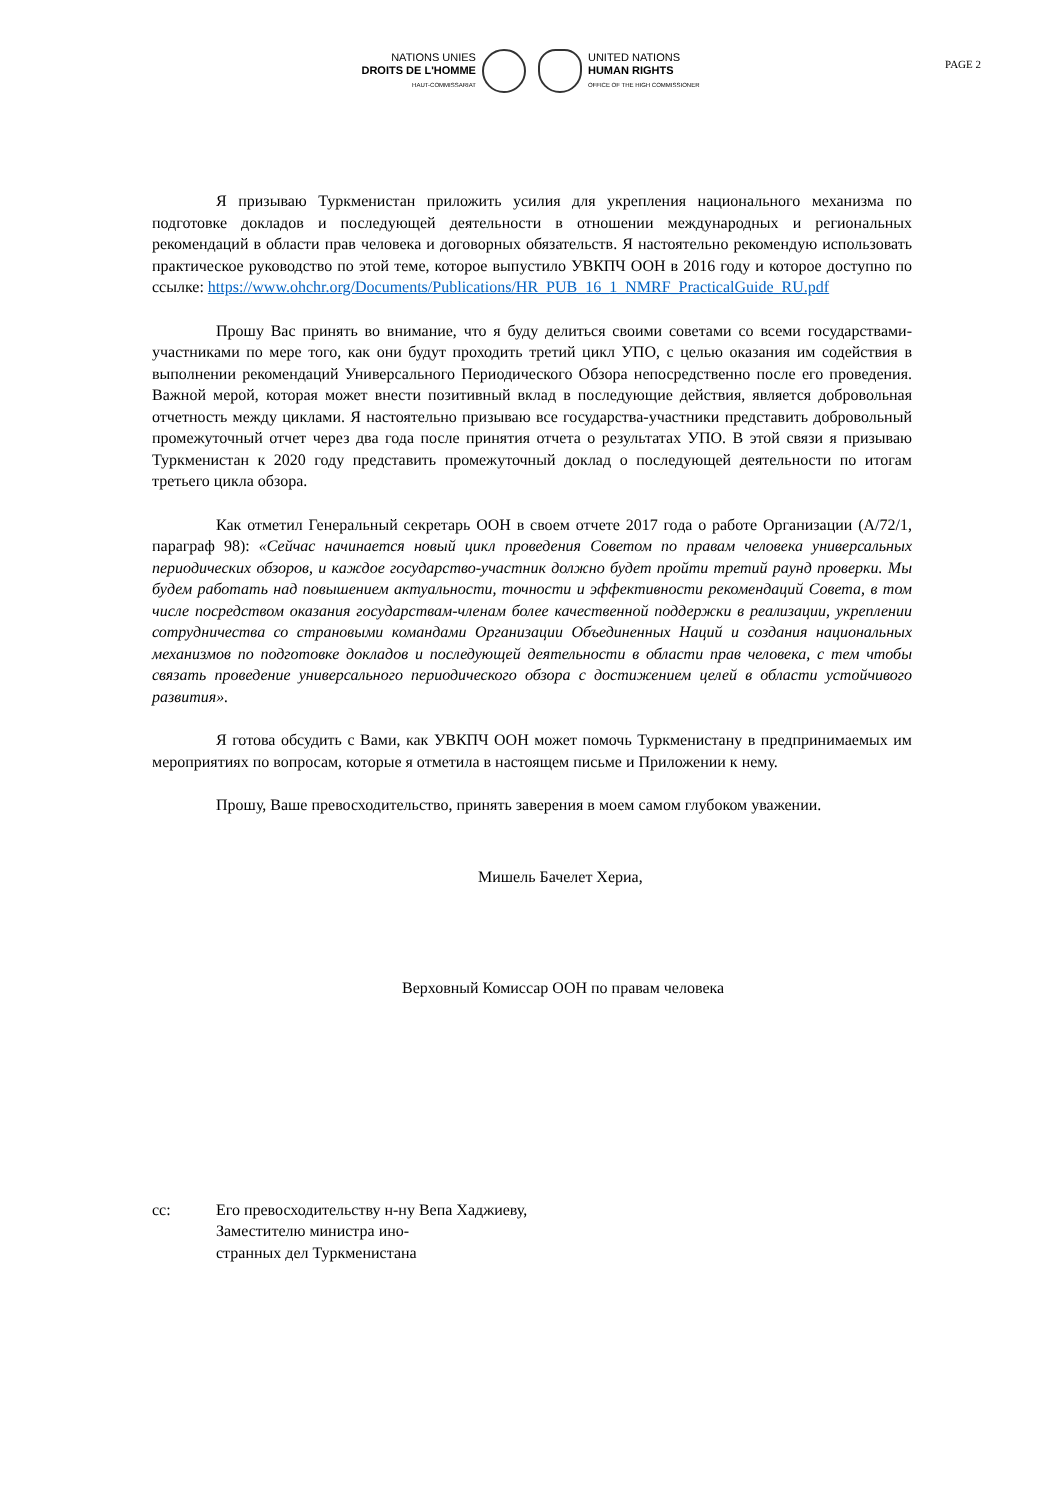NATIONS UNIES
DROITS DE L'HOMME
HAUT-COMMISSARIAT
UNITED NATIONS
HUMAN RIGHTS
OFFICE OF THE HIGH COMMISSIONER
PAGE 2
Я призываю Туркменистан приложить усилия для укрепления национального механизма по подготовке докладов и последующей деятельности в отношении международных и региональных рекомендаций в области прав человека и договорных обязательств. Я настоятельно рекомендую использовать практическое руководство по этой теме, которое выпустило УВКПЧ ООН в 2016 году и которое доступно по ссылке: https://www.ohchr.org/Documents/Publications/HR_PUB_16_1_NMRF_PracticalGuide_RU.pdf
Прошу Вас принять во внимание, что я буду делиться своими советами со всеми государствами-участниками по мере того, как они будут проходить третий цикл УПО, с целью оказания им содействия в выполнении рекомендаций Универсального Периодического Обзора непосредственно после его проведения. Важной мерой, которая может внести позитивный вклад в последующие действия, является добровольная отчетность между циклами. Я настоятельно призываю все государства-участники представить добровольный промежуточный отчет через два года после принятия отчета о результатах УПО. В этой связи я призываю Туркменистан к 2020 году представить промежуточный доклад о последующей деятельности по итогам третьего цикла обзора.
Как отметил Генеральный секретарь ООН в своем отчете 2017 года о работе Организации (A/72/1, параграф 98): «Сейчас начинается новый цикл проведения Советом по правам человека универсальных периодических обзоров, и каждое государство-участник должно будет пройти третий раунд проверки. Мы будем работать над повышением актуальности, точности и эффективности рекомендаций Совета, в том числе посредством оказания государствам-членам более качественной поддержки в реализации, укреплении сотрудничества со страновыми командами Организации Объединенных Наций и создания национальных механизмов по подготовке докладов и последующей деятельности в области прав человека, с тем чтобы связать проведение универсального периодического обзора с достижением целей в области устойчивого развития».
Я готова обсудить с Вами, как УВКПЧ ООН может помочь Туркменистану в предпринимаемых им мероприятиях по вопросам, которые я отметила в настоящем письме и Приложении к нему.
Прошу, Ваше превосходительство, принять заверения в моем самом глубоком уважении.
Мишель Бачелет Хериа,
Верховный Комиссар ООН по правам человека
cc: Его превосходительству н-ну Вепа Хаджиеву,
Заместителю министра ино-
странных дел Туркменистана